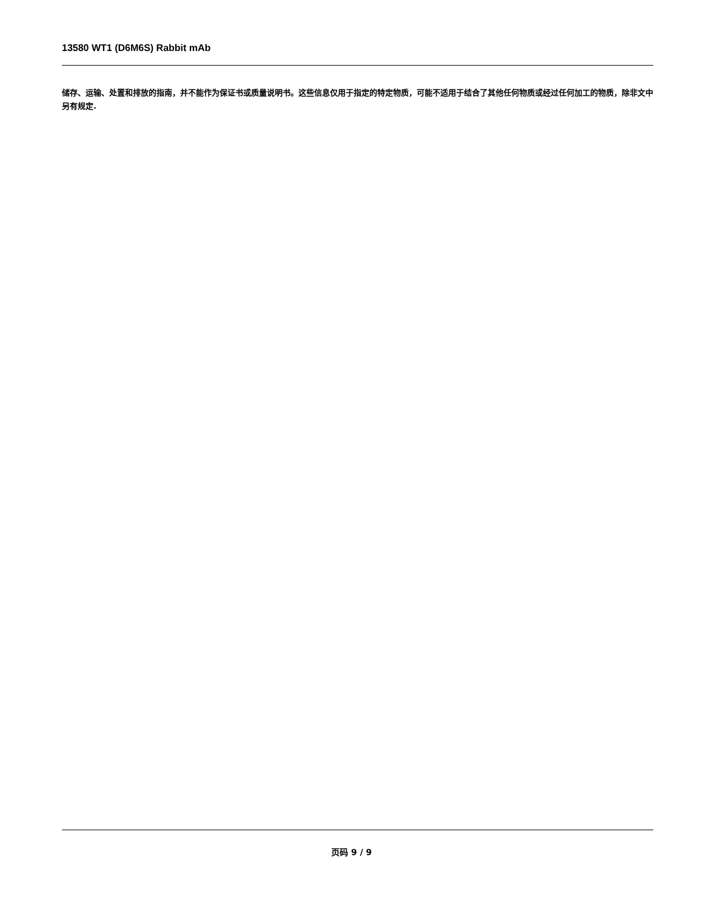13580 WT1 (D6M6S) Rabbit mAb
储存、运输、处置和排放的指南，并不能作为保证书或质量说明书。这些信息仅用于指定的特定物质，可能不适用于结合了其他任何物质或经过任何加工的物质，除非文中另有规定.
页码 9 / 9